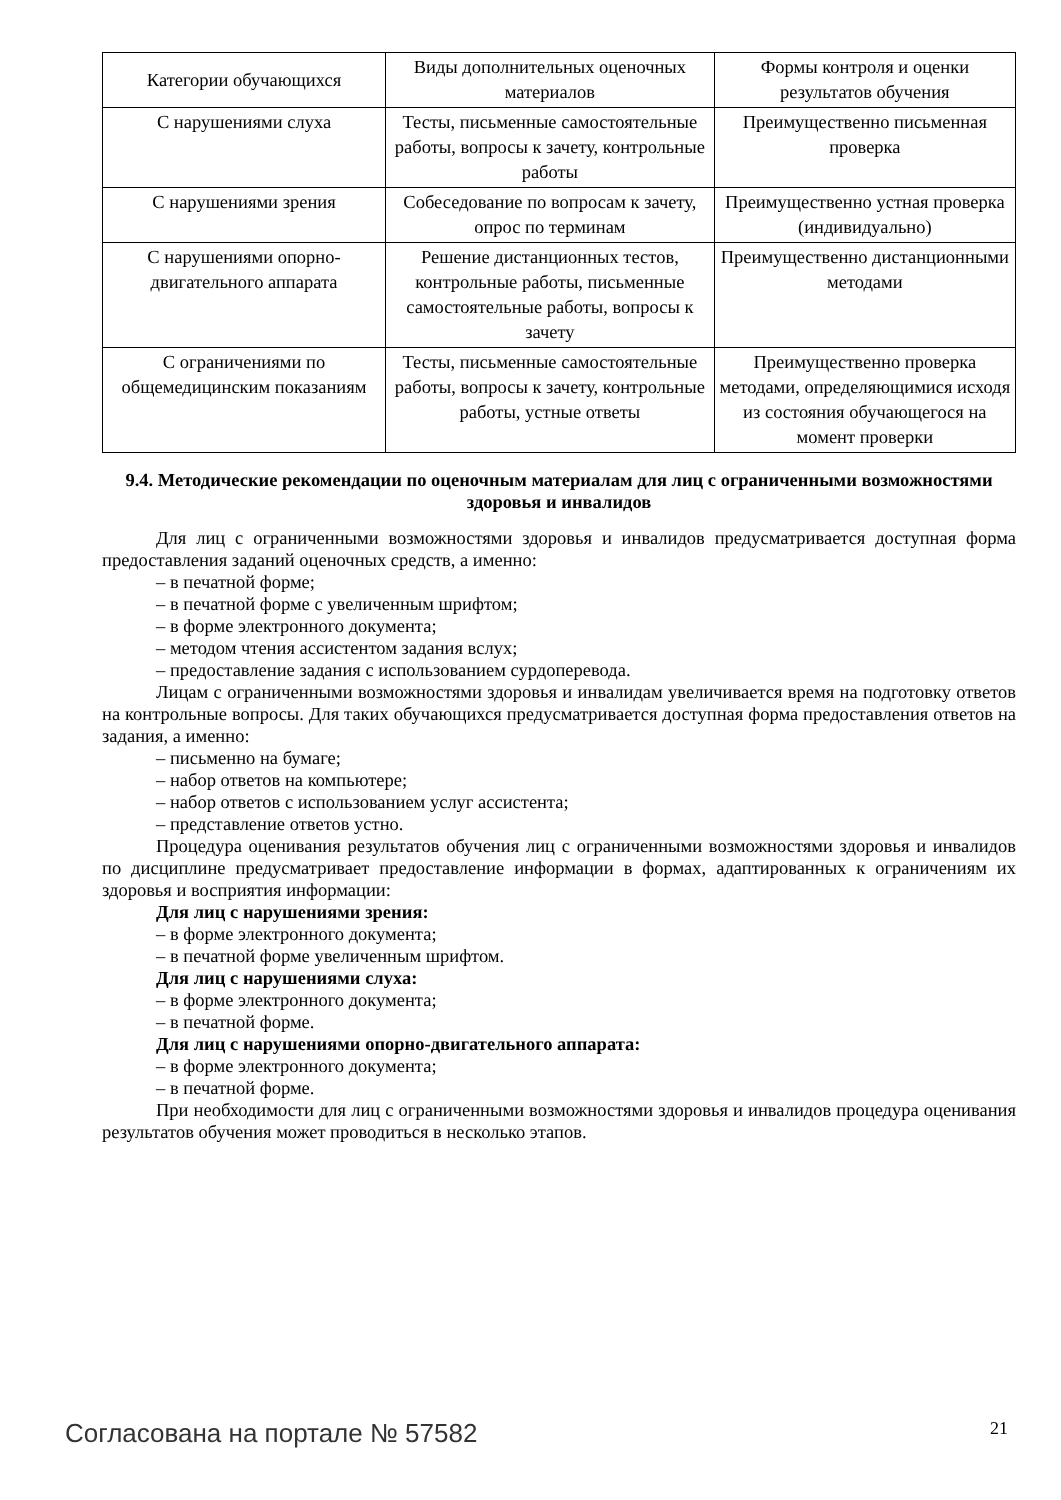| Категории обучающихся | Виды дополнительных оценочных материалов | Формы контроля и оценки результатов обучения |
| --- | --- | --- |
| С нарушениями слуха | Тесты, письменные самостоятельные работы, вопросы к зачету, контрольные работы | Преимущественно письменная проверка |
| С нарушениями зрения | Собеседование по вопросам к зачету, опрос по терминам | Преимущественно устная проверка (индивидуально) |
| С нарушениями опорно-двигательного аппарата | Решение дистанционных тестов, контрольные работы, письменные самостоятельные работы, вопросы к зачету | Преимущественно дистанционными методами |
| С ограничениями по общемедицинским показаниям | Тесты, письменные самостоятельные работы, вопросы к зачету, контрольные работы, устные ответы | Преимущественно проверка методами, определяющимися исходя из состояния обучающегося на момент проверки |
9.4. Методические рекомендации по оценочным материалам для лиц с ограниченными возможностями здоровья и инвалидов
Для лиц с ограниченными возможностями здоровья и инвалидов предусматривается доступная форма предоставления заданий оценочных средств, а именно:
– в печатной форме;
– в печатной форме с увеличенным шрифтом;
– в форме электронного документа;
– методом чтения ассистентом задания вслух;
– предоставление задания с использованием сурдоперевода.
Лицам с ограниченными возможностями здоровья и инвалидам увеличивается время на подготовку ответов на контрольные вопросы. Для таких обучающихся предусматривается доступная форма предоставления ответов на задания, а именно:
– письменно на бумаге;
– набор ответов на компьютере;
– набор ответов с использованием услуг ассистента;
– представление ответов устно.
Процедура оценивания результатов обучения лиц с ограниченными возможностями здоровья и инвалидов по дисциплине предусматривает предоставление информации в формах, адаптированных к ограничениям их здоровья и восприятия информации:
Для лиц с нарушениями зрения:
– в форме электронного документа;
– в печатной форме увеличенным шрифтом.
Для лиц с нарушениями слуха:
– в форме электронного документа;
– в печатной форме.
Для лиц с нарушениями опорно-двигательного аппарата:
– в форме электронного документа;
– в печатной форме.
При необходимости для лиц с ограниченными возможностями здоровья и инвалидов процедура оценивания результатов обучения может проводиться в несколько этапов.
Согласована на портале № 57582 21